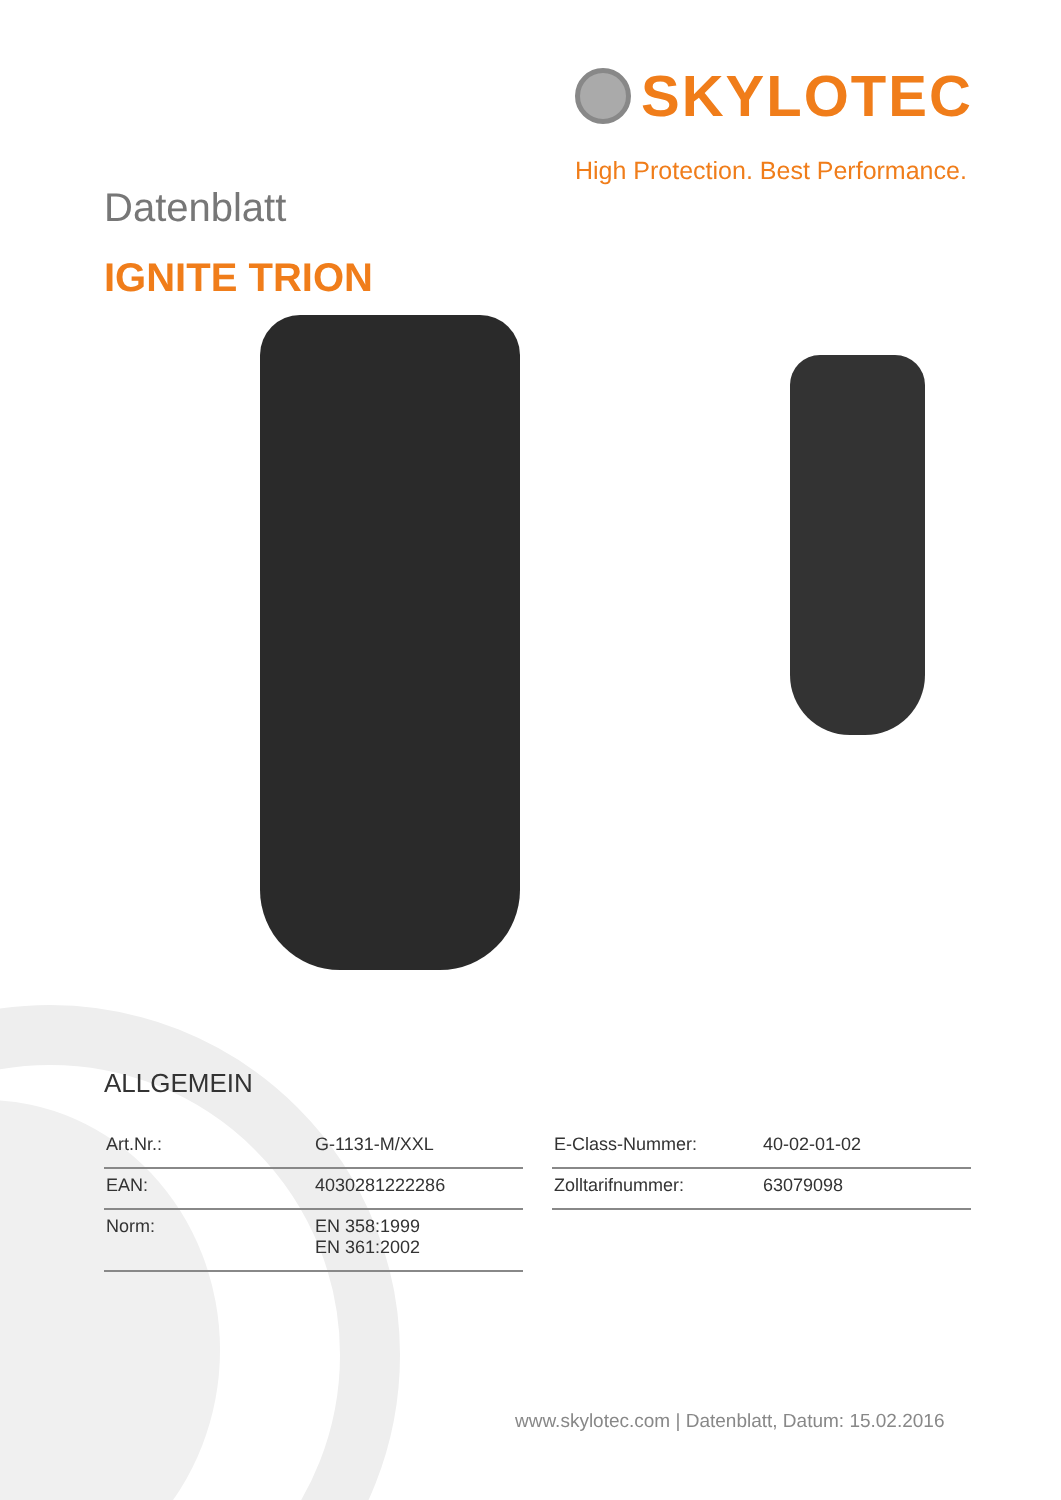SKYLOTEC
High Protection. Best Performance.
Datenblatt
IGNITE TRION
ALLGEMEIN
| Art.Nr.: | G-1131-M/XXL |
| EAN: | 4030281222286 |
| Norm: | EN 358:1999 EN 361:2002 |
| E-Class-Nummer: | 40-02-01-02 |
| Zolltarifnummer: | 63079098 |
www.skylotec.com | Datenblatt, Datum: 15.02.2016